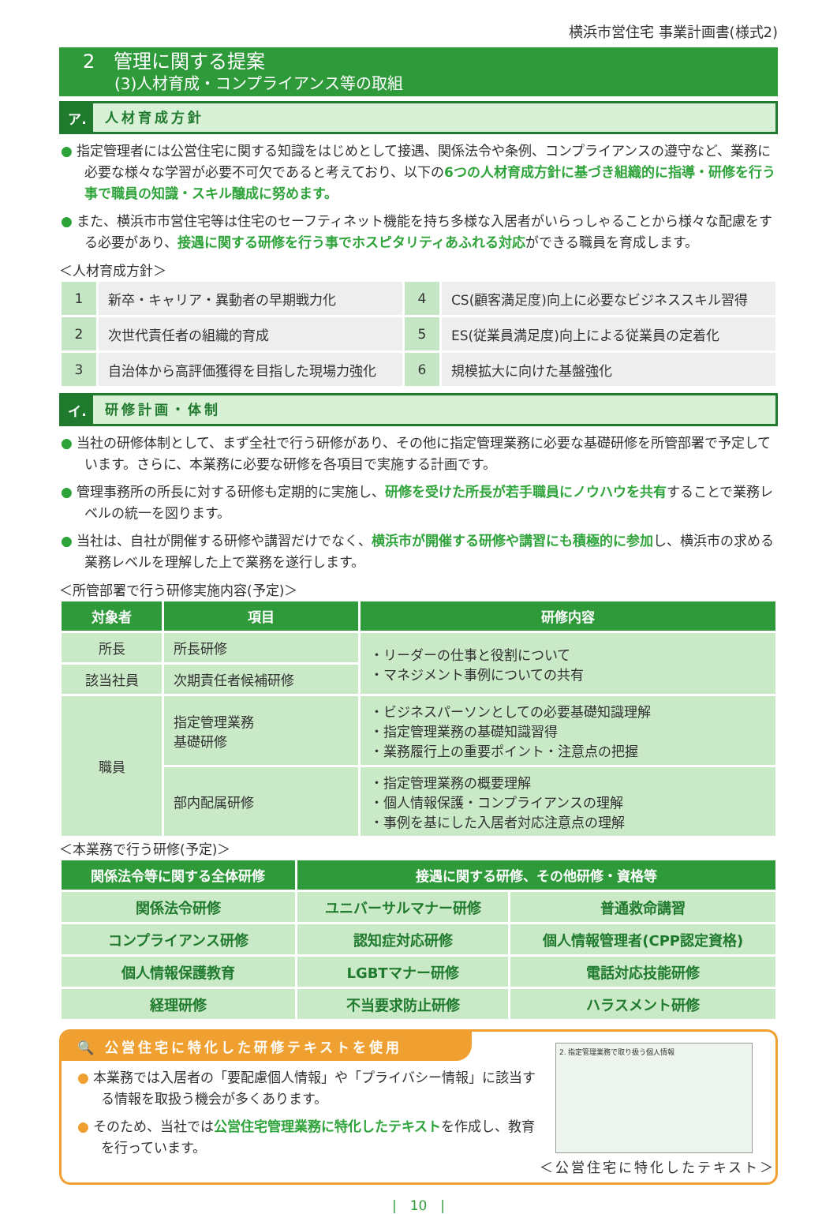横浜市営住宅 事業計画書(様式2)
2　管理に関する提案
(3)人材育成・コンプライアンス等の取組
ア. 人材育成方針
● 指定管理者には公営住宅に関する知識をはじめとして接遇、関係法令や条例、コンプライアンスの遵守など、業務に必要な様々な学習が必要不可欠であると考えており、以下の6つの人材育成方針に基づき組織的に指導・研修を行う事で職員の知識・スキル醸成に努めます。
● また、横浜市市営住宅等は住宅のセーフティネット機能を持ち多様な入居者がいらっしゃることから様々な配慮をする必要があり、接遇に関する研修を行う事でホスピタリティあふれる対応ができる職員を育成します。
＜人材育成方針＞
| 1 | 新卒・キャリア・異動者の早期戦力化 | 4 | CS(顧客満足度)向上に必要なビジネススキル習得 |
| 2 | 次世代責任者の組織的育成 | 5 | ES(従業員満足度)向上による従業員の定着化 |
| 3 | 自治体から高評価獲得を目指した現場力強化 | 6 | 規模拡大に向けた基盤強化 |
イ. 研修計画・体制
● 当社の研修体制として、まず全社で行う研修があり、その他に指定管理業務に必要な基礎研修を所管部署で予定しています。さらに、本業務に必要な研修を各項目で実施する計画です。
● 管理事務所の所長に対する研修も定期的に実施し、研修を受けた所長が若手職員にノウハウを共有することで業務レベルの統一を図ります。
● 当社は、自社が開催する研修や講習だけでなく、横浜市が開催する研修や講習にも積極的に参加し、横浜市の求める業務レベルを理解した上で業務を遂行します。
＜所管部署で行う研修実施内容(予定)＞
| 対象者 | 項目 | 研修内容 |
| --- | --- | --- |
| 所長 | 所長研修 | ・リーダーの仕事と役割について ・マネジメント事例についての共有 |
| 該当社員 | 次期責任者候補研修 | |
| 職員 | 指定管理業務 基礎研修 | ・ビジネスパーソンとしての必要基礎知識理解 ・指定管理業務の基礎知識習得 ・業務履行上の重要ポイント・注意点の把握 |
| | 部内配属研修 | ・指定管理業務の概要理解 ・個人情報保護・コンプライアンスの理解 ・事例を基にした入居者対応注意点の理解 |
＜本業務で行う研修(予定)＞
| 関係法令等に関する全体研修 | 接遇に関する研修、その他研修・資格等 | |
| --- | --- | --- |
| 関係法令研修 | ユニバーサルマナー研修 | 普通救命講習 |
| コンプライアンス研修 | 認知症対応研修 | 個人情報管理者(CPP認定資格) |
| 個人情報保護教育 | LGBTマナー研修 | 電話対応技能研修 |
| 経理研修 | 不当要求防止研修 | ハラスメント研修 |
🔍 公営住宅に特化した研修テキストを使用
● 本業務では入居者の「要配慮個人情報」や「プライバシー情報」に該当する情報を取扱う機会が多くあります。
● そのため、当社では公営住宅管理業務に特化したテキストを作成し、教育を行っています。
2. 指定管理業務で取り扱う個人情報
＜公営住宅に特化したテキスト＞
|　10　|